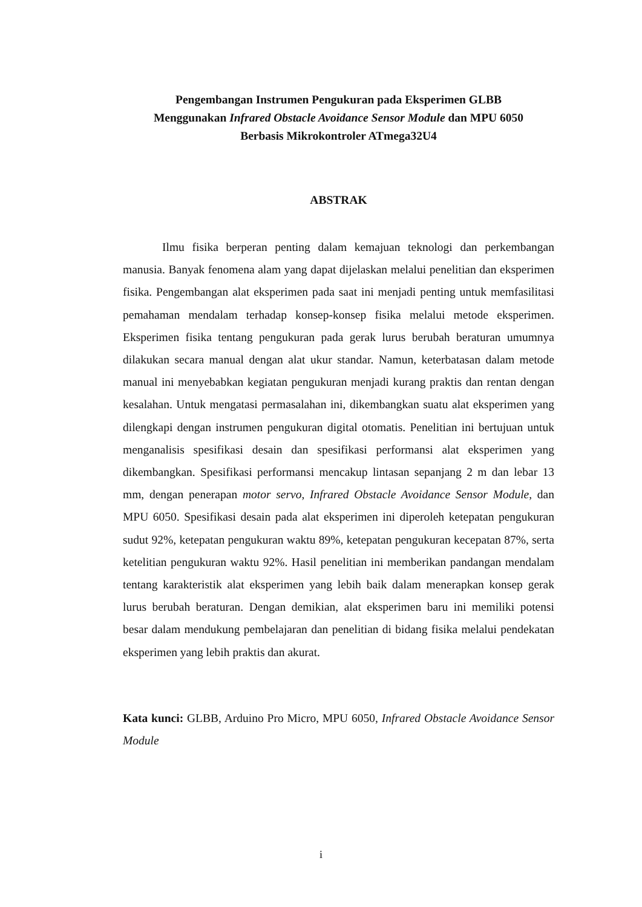Pengembangan Instrumen Pengukuran pada Eksperimen GLBB
Menggunakan Infrared Obstacle Avoidance Sensor Module dan MPU 6050
Berbasis Mikrokontroler ATmega32U4
ABSTRAK
Ilmu fisika berperan penting dalam kemajuan teknologi dan perkembangan manusia. Banyak fenomena alam yang dapat dijelaskan melalui penelitian dan eksperimen fisika. Pengembangan alat eksperimen pada saat ini menjadi penting untuk memfasilitasi pemahaman mendalam terhadap konsep-konsep fisika melalui metode eksperimen. Eksperimen fisika tentang pengukuran pada gerak lurus berubah beraturan umumnya dilakukan secara manual dengan alat ukur standar. Namun, keterbatasan dalam metode manual ini menyebabkan kegiatan pengukuran menjadi kurang praktis dan rentan dengan kesalahan. Untuk mengatasi permasalahan ini, dikembangkan suatu alat eksperimen yang dilengkapi dengan instrumen pengukuran digital otomatis. Penelitian ini bertujuan untuk menganalisis spesifikasi desain dan spesifikasi performansi alat eksperimen yang dikembangkan. Spesifikasi performansi mencakup lintasan sepanjang 2 m dan lebar 13 mm, dengan penerapan motor servo, Infrared Obstacle Avoidance Sensor Module, dan MPU 6050. Spesifikasi desain pada alat eksperimen ini diperoleh ketepatan pengukuran sudut 92%, ketepatan pengukuran waktu 89%, ketepatan pengukuran kecepatan 87%, serta ketelitian pengukuran waktu 92%. Hasil penelitian ini memberikan pandangan mendalam tentang karakteristik alat eksperimen yang lebih baik dalam menerapkan konsep gerak lurus berubah beraturan. Dengan demikian, alat eksperimen baru ini memiliki potensi besar dalam mendukung pembelajaran dan penelitian di bidang fisika melalui pendekatan eksperimen yang lebih praktis dan akurat.
Kata kunci: GLBB, Arduino Pro Micro, MPU 6050, Infrared Obstacle Avoidance Sensor Module
i